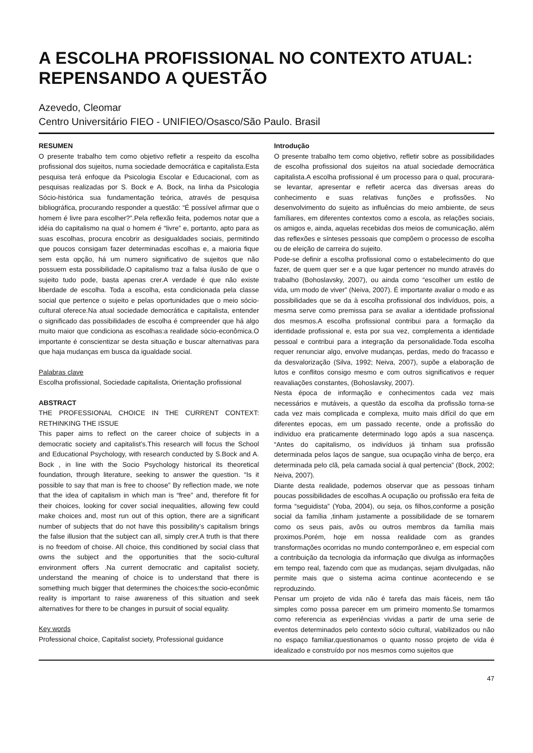A ESCOLHA PROFISSIONAL NO CONTEXTO ATUAL:
REPENSANDO A QUESTÃO
Azevedo, Cleomar
Centro Universitário FIEO - UNIFIEO/Osasco/São Paulo. Brasil
RESUMEN
O presente trabalho tem como objetivo refletir a respeito da escolha profissional dos sujeitos, numa sociedade democrática e capitalista.Esta pesquisa terá enfoque da Psicologia Escolar e Educacional, com as pesquisas realizadas por S. Bock e A. Bock, na linha da Psicologia Sócio-histórica sua fundamentação teórica, através de pesquisa bibliográfica, procurando responder a questão: “É possível afirmar que o homem é livre para escolher?”.Pela reflexão feita, podemos notar que a idéia do capitalismo na qual o homem é “livre” e, portanto, apto para as suas escolhas, procura encobrir as desigualdades sociais, permitindo que poucos consigam fazer determinadas escolhas e, a maioria fique sem esta opção, há um numero significativo de sujeitos que não possuem esta possibilidade.O capitalismo traz a falsa ilusão de que o sujeito tudo pode, basta apenas crer.A verdade é que não existe liberdade de escolha. Toda a escolha, esta condicionada pela classe social que pertence o sujeito e pelas oportunidades que o meio sócio-cultural oferece.Na atual sociedade democrática e capitalista, entender o significado das possibilidades de escolha é compreender que há algo muito maior que condiciona as escolhas:a realidade sócio-econômica.O importante é conscientizar se desta situação e buscar alternativas para que haja mudanças em busca da igualdade social.
Palabras clave
Escolha profissional, Sociedade capitalista, Orientação profissional
ABSTRACT
THE PROFESSIONAL CHOICE IN THE CURRENT CONTEXT: RETHINKING THE ISSUE
This paper aims to reflect on the career choice of subjects in a democratic society and capitalist’s.This research will focus the School and Educational Psychology, with research conducted by S.Bock and A. Bock , in line with the Socio Psychology historical its theoretical foundation, through literature, seeking to answer the question. “Is it possible to say that man is free to choose” By reflection made, we note that the idea of capitalism in which man is “free” and, therefore fit for their choices, looking for cover social inequalities, allowing few could make choices and, most run out of this option, there are a significant number of subjects that do not have this possibility’s capitalism brings the false illusion that the subject can all, simply crer.A truth is that there is no freedom of choise. All choice, this conditioned by social class that owns the subject and the opportunities that the socio-cultural environment offers .Na current democratic and capitalist society, understand the meaning of choice is to understand that there is something much bigger that determines the choices:the socio-econômic reality is important to raise awareness of this situation and seek alternatives for there to be changes in pursuit of social equality.
Key words
Professional choice, Capitalist society, Professional guidance
Introdução
O presente trabalho tem como objetivo, refletir sobre as possibilidades de escolha profissional dos sujeitos na atual sociedade democrática capitalista.A escolha profissional é um processo para o qual, procurara-se levantar, apresentar e refletir acerca das diversas areas do conhecimento e suas relativas funções e profissões. No desenvolvimento do sujeito as influências do meio ambiente, de seus famíliares, em diferentes contextos como a escola, as relações sociais, os amigos e, ainda, aquelas recebidas dos meios de comunicação, além das reflexões e sínteses pessoais que compõem o processo de escolha ou de eleição de carreira do sujeito.
Pode-se definir a escolha profissional como o estabelecimento do que fazer, de quem quer ser e a que lugar pertencer no mundo através do trabalho (Bohoslavsky, 2007), ou ainda como “escolher um estilo de vida, um modo de viver” (Neiva, 2007). É importante avaliar o modo e as possibilidades que se da à escolha profissional dos indivíduos, pois, a mesma serve como premissa para se avaliar a identidade profissional dos mesmos.A escolha profissional contribui para a formação da identidade profissional e, esta por sua vez, complementa a identidade pessoal e contribui para a integração da personalidade.Toda escolha requer renunciar algo, envolve mudanças, perdas, medo do fracasso e da desvalorização (Silva, 1992; Neiva, 2007), supõe a elaboração de lutos e conflitos consigo mesmo e com outros significativos e requer reavaliações constantes, (Bohoslavsky, 2007).
Nesta época de informação e conhecimentos cada vez mais necessários e mutáveis, a questão da escolha da profissão torna-se cada vez mais complicada e complexa, muito mais difícil do que em diferentes epocas, em um passado recente, onde a profissão do individuo era praticamente determinado logo após a sua nascença. “Antes do capitalismo, os indivíduos já tinham sua profissão determinada pelos laços de sangue, sua ocupação vinha de berço, era determinada pelo clã, pela camada social à qual pertencia” (Bock, 2002; Neiva, 2007).
Diante desta realidade, podemos observar que as pessoas tinham poucas possibilidades de escolhas.A ocupação ou profissão era feita de forma “seguidista” (Yoba, 2004), ou seja, os filhos,conforme a posição social da família ,tinham justamente a possibilidade de se tornarem como os seus pais, avôs ou outros membros da família mais proximos.Porém, hoje em nossa realidade com as grandes transformações ocorridas no mundo contemporâneo e, em especial com a contribuição da tecnologia da informação que divulga as informações em tempo real, fazendo com que as mudanças, sejam divulgadas, não permite mais que o sistema acima continue acontecendo e se reproduzindo.
Pensar um projeto de vida não é tarefa das mais fáceis, nem tão simples como possa parecer em um primeiro momento.Se tomarmos como referencia as experiências vividas a partir de uma serie de eventos determinados pelo contexto sócio cultural, viabilizados ou não no espaço familiar,questionamos o quanto nosso projeto de vida é idealizado e construído por nos mesmos como sujeitos que
47